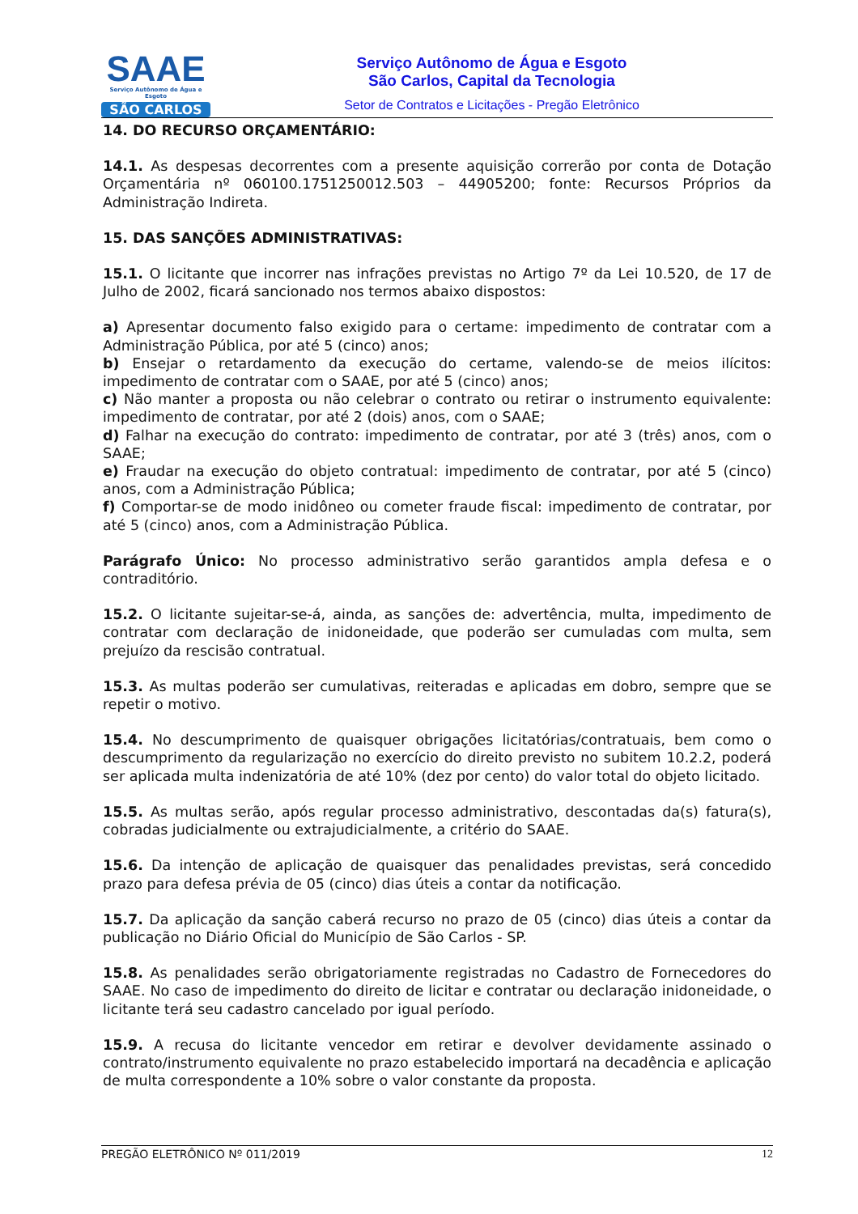SAAE
Serviço Autônomo de Água e Esgoto
SÃO CARLOS
Serviço Autônomo de Água e Esgoto
São Carlos, Capital da Tecnologia
Setor de Contratos e Licitações - Pregão Eletrônico
14. DO RECURSO ORÇAMENTÁRIO:
14.1. As despesas decorrentes com a presente aquisição correrão por conta de Dotação Orçamentária nº 060100.1751250012.503 – 44905200; fonte: Recursos Próprios da Administração Indireta.
15. DAS SANÇÕES ADMINISTRATIVAS:
15.1. O licitante que incorrer nas infrações previstas no Artigo 7º da Lei 10.520, de 17 de Julho de 2002, ficará sancionado nos termos abaixo dispostos:
a) Apresentar documento falso exigido para o certame: impedimento de contratar com a Administração Pública, por até 5 (cinco) anos;
b) Ensejar o retardamento da execução do certame, valendo-se de meios ilícitos: impedimento de contratar com o SAAE, por até 5 (cinco) anos;
c) Não manter a proposta ou não celebrar o contrato ou retirar o instrumento equivalente: impedimento de contratar, por até 2 (dois) anos, com o SAAE;
d) Falhar na execução do contrato: impedimento de contratar, por até 3 (três) anos, com o SAAE;
e) Fraudar na execução do objeto contratual: impedimento de contratar, por até 5 (cinco) anos, com a Administração Pública;
f) Comportar-se de modo inidôneo ou cometer fraude fiscal: impedimento de contratar, por até 5 (cinco) anos, com a Administração Pública.
Parágrafo Único: No processo administrativo serão garantidos ampla defesa e o contraditório.
15.2. O licitante sujeitar-se-á, ainda, as sanções de: advertência, multa, impedimento de contratar com declaração de inidoneidade, que poderão ser cumuladas com multa, sem prejuízo da rescisão contratual.
15.3. As multas poderão ser cumulativas, reiteradas e aplicadas em dobro, sempre que se repetir o motivo.
15.4. No descumprimento de quaisquer obrigações licitatórias/contratuais, bem como o descumprimento da regularização no exercício do direito previsto no subitem 10.2.2, poderá ser aplicada multa indenizatória de até 10% (dez por cento) do valor total do objeto licitado.
15.5. As multas serão, após regular processo administrativo, descontadas da(s) fatura(s), cobradas judicialmente ou extrajudicialmente, a critério do SAAE.
15.6. Da intenção de aplicação de quaisquer das penalidades previstas, será concedido prazo para defesa prévia de 05 (cinco) dias úteis a contar da notificação.
15.7. Da aplicação da sanção caberá recurso no prazo de 05 (cinco) dias úteis a contar da publicação no Diário Oficial do Município de São Carlos - SP.
15.8. As penalidades serão obrigatoriamente registradas no Cadastro de Fornecedores do SAAE. No caso de impedimento do direito de licitar e contratar ou declaração inidoneidade, o licitante terá seu cadastro cancelado por igual período.
15.9. A recusa do licitante vencedor em retirar e devolver devidamente assinado o contrato/instrumento equivalente no prazo estabelecido importará na decadência e aplicação de multa correspondente a 10% sobre o valor constante da proposta.
PREGÃO ELETRÔNICO Nº 011/2019 12